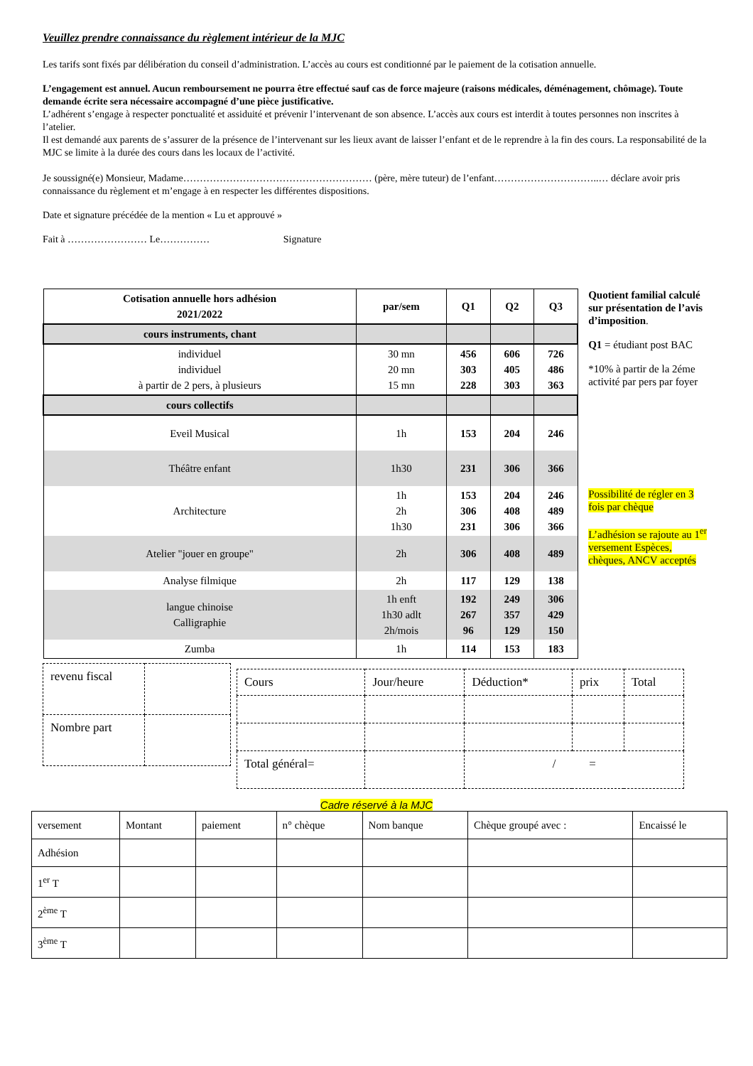Veuillez prendre connaissance du règlement intérieur de la MJC
Les tarifs sont fixés par délibération du conseil d’administration. L’accès au cours est conditionné par le paiement de la cotisation annuelle.
L’engagement est annuel. Aucun remboursement ne pourra être effectué sauf cas de force majeure (raisons médicales, déménagement, chômage). Toute demande écrite sera nécessaire accompagné d’une pièce justificative.
L’adhérent s’engage à respecter ponctualité et assiduité et prévenir l’intervenant de son absence. L’accès aux cours est interdit à toutes personnes non inscrites à l’atelier.
Il est demandé aux parents de s’assurer de la présence de l’intervenant sur les lieux avant de laisser l’enfant et de le reprendre à la fin des cours. La responsabilité de la MJC se limite à la durée des cours dans les locaux de l’activité.
Je soussigné(e) Monsieur, Madame………………………………………………… (père, mère tuteur) de l’enfant…………………………..… déclare avoir pris connaissance du règlement et m’engage à en respecter les différentes dispositions.
Date et signature précédée de la mention « Lu et approuvé »
Fait à …………………… Le…………… Signature
| Cotisation annuelle hors adhésion 2021/2022 | par/sem | Q1 | Q2 | Q3 |
| --- | --- | --- | --- | --- |
| cours instruments, chant | | | | |
| individuel individuel à partir de 2 pers, à plusieurs | 30 mn 20 mn 15 mn | 456 303 228 | 606 405 303 | 726 486 363 |
| cours collectifs | | | | |
| Eveil Musical | 1h | 153 | 204 | 246 |
| Théâtre enfant | 1h30 | 231 | 306 | 366 |
| Architecture | 1h 2h 1h30 | 153 306 231 | 204 408 306 | 246 489 366 |
| Atelier "jouer en groupe" | 2h | 306 | 408 | 489 |
| Analyse filmique | 2h | 117 | 129 | 138 |
| langue chinoise Calligraphie | 1h enft 1h30 adlt 2h/mois | 192 267 96 | 249 357 129 | 306 429 150 |
| Zumba | 1h | 114 | 153 | 183 |
Quotient familial calculé sur présentation de l’avis d’imposition.
Q1 = étudiant post BAC
*10% à partir de la 2éme activité par pers par foyer
Possibilité de régler en 3 fois par chèque
L’adhésion se rajoute au 1<sup>er</sup> versement Espèces, chèques, ANCV acceptés
| revenu fiscal | |
| Nombre part | |
| Cours | Jour/heure | Déduction* | prix | Total |
| Total général= | | / = | | |
Cadre réservé à la MJC
| versement | Montant | paiement | n° chèque | Nom banque | Chèque groupé avec : | Encaissé le |
| Adhésion | | | | | | |
| 1<sup>er</sup> T | | | | | | |
| 2<sup>ème</sup> T | | | | | | |
| 3<sup>ème</sup> T | | | | | | |